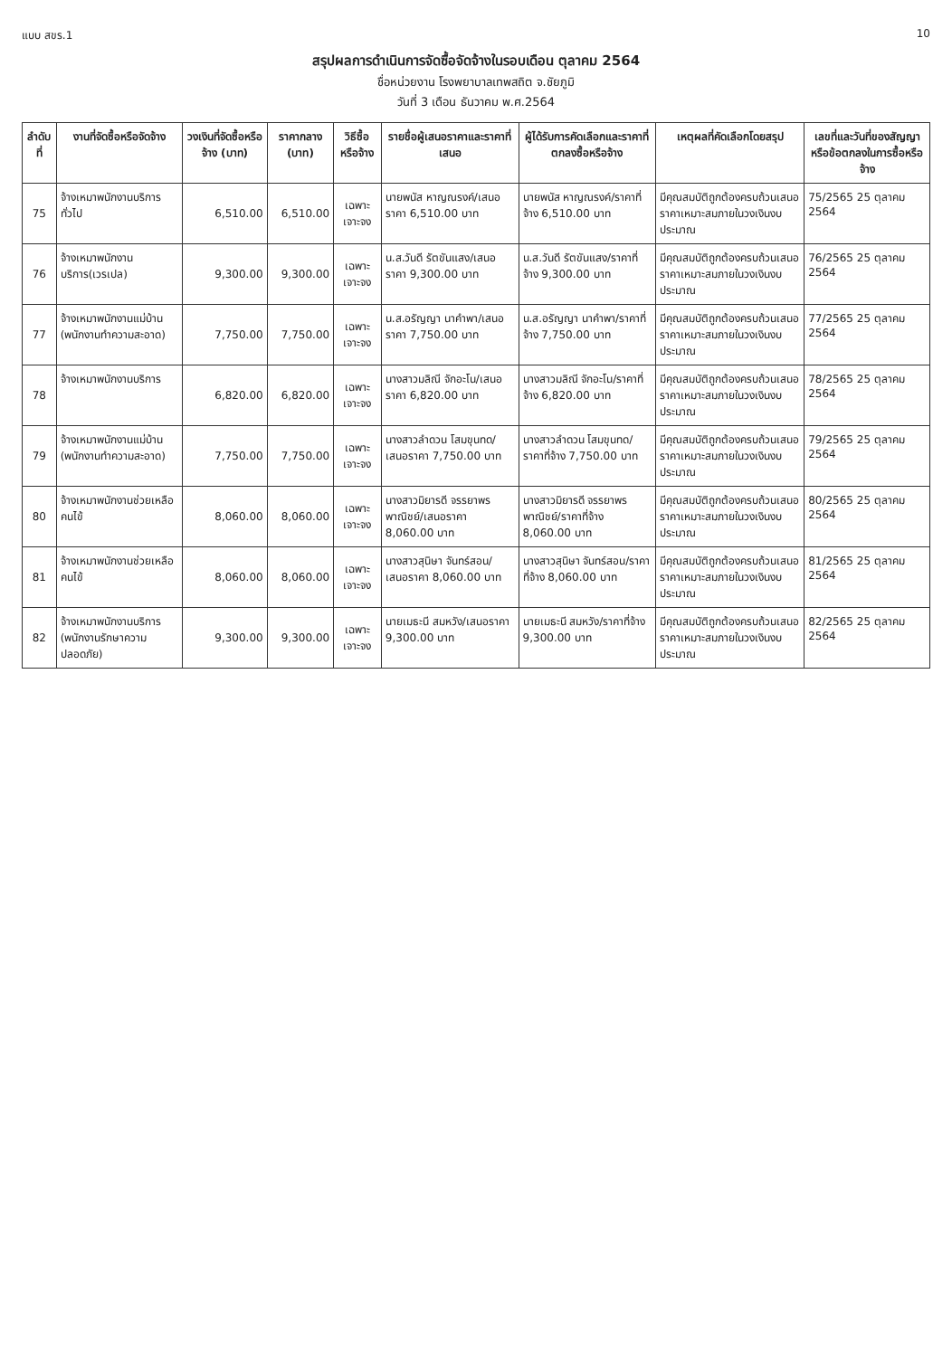แบบ สขร.1 10
สรุปผลการดำเนินการจัดซื้อจัดจ้างในรอบเดือน ตุลาคม 2564
ชื่อหน่วยงาน โรงพยาบาลเทพสถิต จ.ชัยภูมิ
วันที่ 3 เดือน ธันวาคม พ.ศ.2564
| ลำดับที่ | งานที่จัดซื้อหรือจัดจ้าง | วงเงินที่จัดซื้อหรือจ้าง (บาท) | ราคากลาง (บาท) | วิธีซื้อหรือจ้าง | รายชื่อผู้เสนอราคาและราคาที่เสนอ | ผู้ได้รับการคัดเลือกและราคาที่ตกลงซื้อหรือจ้าง | เหตุผลที่คัดเลือกโดยสรุป | เลขที่และวันที่ของสัญญาหรือข้อตกลงในการซื้อหรือจ้าง |
| --- | --- | --- | --- | --- | --- | --- | --- | --- |
| 75 | จ้างเหมาพนักงานบริการทั่วไป | 6,510.00 | 6,510.00 | เฉพาะเจาะจง | นายพนัส หาญณรงค์/เสนอราคา 6,510.00 บาท | นายพนัส หาญณรงค์/ราคาที่จ้าง 6,510.00 บาท | มีคุณสมบัติถูกต้องครบถ้วนเสนอราคาเหมาะสมภายในวงเงินงบประมาณ | 75/2565 25 ตุลาคม 2564 |
| 76 | จ้างเหมาพนักงานบริการ(เวรเปล) | 9,300.00 | 9,300.00 | เฉพาะเจาะจง | น.ส.วันดี รัตขันแสง/เสนอราคา 9,300.00 บาท | น.ส.วันดี รัตขันแสง/ราคาที่จ้าง 9,300.00 บาท | มีคุณสมบัติถูกต้องครบถ้วนเสนอราคาเหมาะสมภายในวงเงินงบประมาณ | 76/2565 25 ตุลาคม 2564 |
| 77 | จ้างเหมาพนักงานแม่บ้าน (พนักงานทำความสะอาด) | 7,750.00 | 7,750.00 | เฉพาะเจาะจง | น.ส.อรัญญา นาคำพา/เสนอราคา 7,750.00 บาท | น.ส.อรัญญา นาคำพา/ราคาที่จ้าง 7,750.00 บาท | มีคุณสมบัติถูกต้องครบถ้วนเสนอราคาเหมาะสมภายในวงเงินงบประมาณ | 77/2565 25 ตุลาคม 2564 |
| 78 | จ้างเหมาพนักงานบริการ | 6,820.00 | 6,820.00 | เฉพาะเจาะจง | นางสาวมลิณี จักอะโน/เสนอราคา 6,820.00 บาท | นางสาวมลิณี จักอะโน/ราคาที่จ้าง 6,820.00 บาท | มีคุณสมบัติถูกต้องครบถ้วนเสนอราคาเหมาะสมภายในวงเงินงบประมาณ | 78/2565 25 ตุลาคม 2564 |
| 79 | จ้างเหมาพนักงานแม่บ้าน (พนักงานทำความสะอาด) | 7,750.00 | 7,750.00 | เฉพาะเจาะจง | นางสาวลำดวน โสมขุนทด/เสนอราคา 7,750.00 บาท | นางสาวลำดวน โสมขุนทด/ราคาที่จ้าง 7,750.00 บาท | มีคุณสมบัติถูกต้องครบถ้วนเสนอราคาเหมาะสมภายในวงเงินงบประมาณ | 79/2565 25 ตุลาคม 2564 |
| 80 | จ้างเหมาพนักงานช่วยเหลือคนไข้ | 8,060.00 | 8,060.00 | เฉพาะเจาะจง | นางสาวมิยารดี จรรยาพรพาณิชย์/เสนอราคา 8,060.00 บาท | นางสาวมิยารดี จรรยาพรพาณิชย์/ราคาที่จ้าง 8,060.00 บาท | มีคุณสมบัติถูกต้องครบถ้วนเสนอราคาเหมาะสมภายในวงเงินงบประมาณ | 80/2565 25 ตุลาคม 2564 |
| 81 | จ้างเหมาพนักงานช่วยเหลือคนไข้ | 8,060.00 | 8,060.00 | เฉพาะเจาะจง | นางสาวสุนิษา จันทร์สอน/เสนอราคา 8,060.00 บาท | นางสาวสุนิษา จันทร์สอน/ราคาที่จ้าง 8,060.00 บาท | มีคุณสมบัติถูกต้องครบถ้วนเสนอราคาเหมาะสมภายในวงเงินงบประมาณ | 81/2565 25 ตุลาคม 2564 |
| 82 | จ้างเหมาพนักงานบริการ (พนักงานรักษาความปลอดภัย) | 9,300.00 | 9,300.00 | เฉพาะเจาะจง | นายเมธะนี สมหวัง/เสนอราคา 9,300.00 บาท | นายเมธะนี สมหวัง/ราคาที่จ้าง 9,300.00 บาท | มีคุณสมบัติถูกต้องครบถ้วนเสนอราคาเหมาะสมภายในวงเงินงบประมาณ | 82/2565 25 ตุลาคม 2564 |